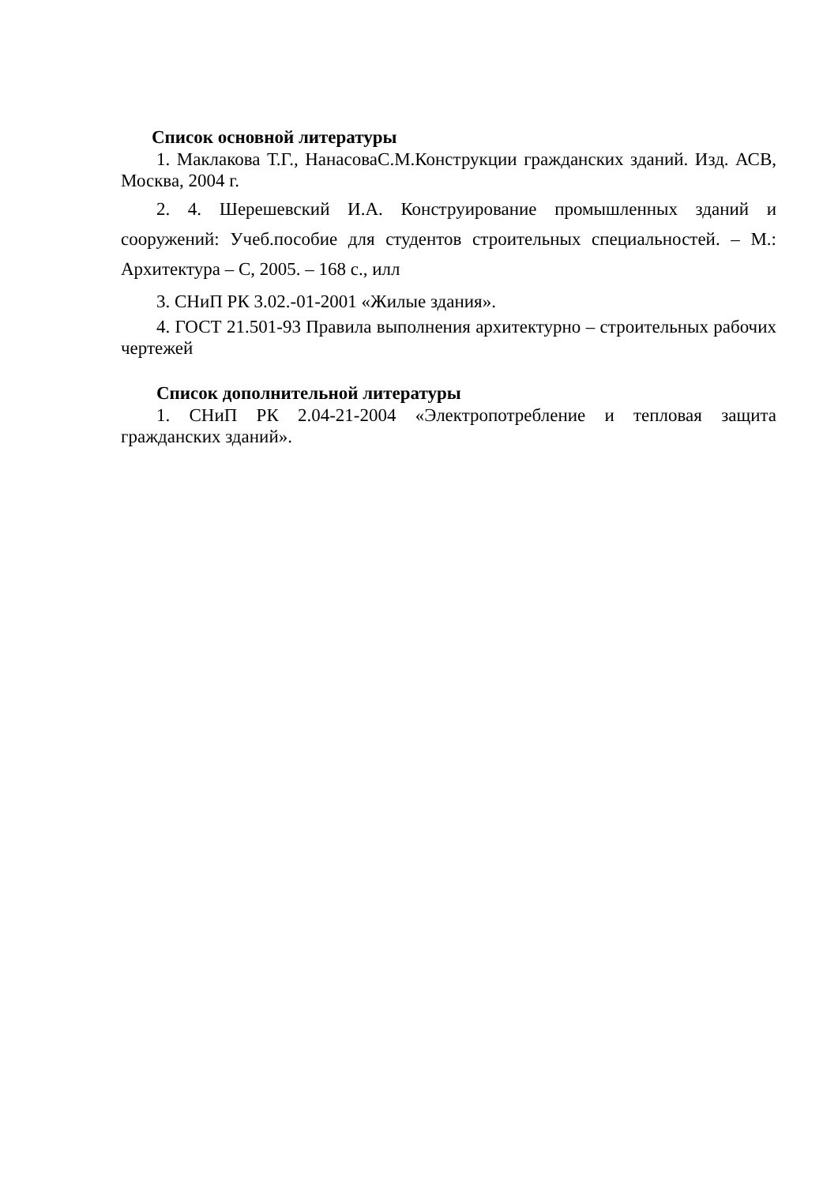Список основной литературы
1. Маклакова Т.Г., НанасоваС.М.Конструкции гражданских зданий. Изд. АСВ, Москва, 2004 г.
2. 4. Шерешевский И.А. Конструирование промышленных зданий и сооружений: Учеб.пособие для студентов строительных специальностей. – М.: Архитектура – С, 2005. – 168 с., илл
3. СНиП РК 3.02.-01-2001 «Жилые здания».
4. ГОСТ 21.501-93 Правила выполнения архитектурно – строительных рабочих чертежей
Список дополнительной литературы
1. СНиП РК 2.04-21-2004 «Электропотребление и тепловая защита гражданских зданий».